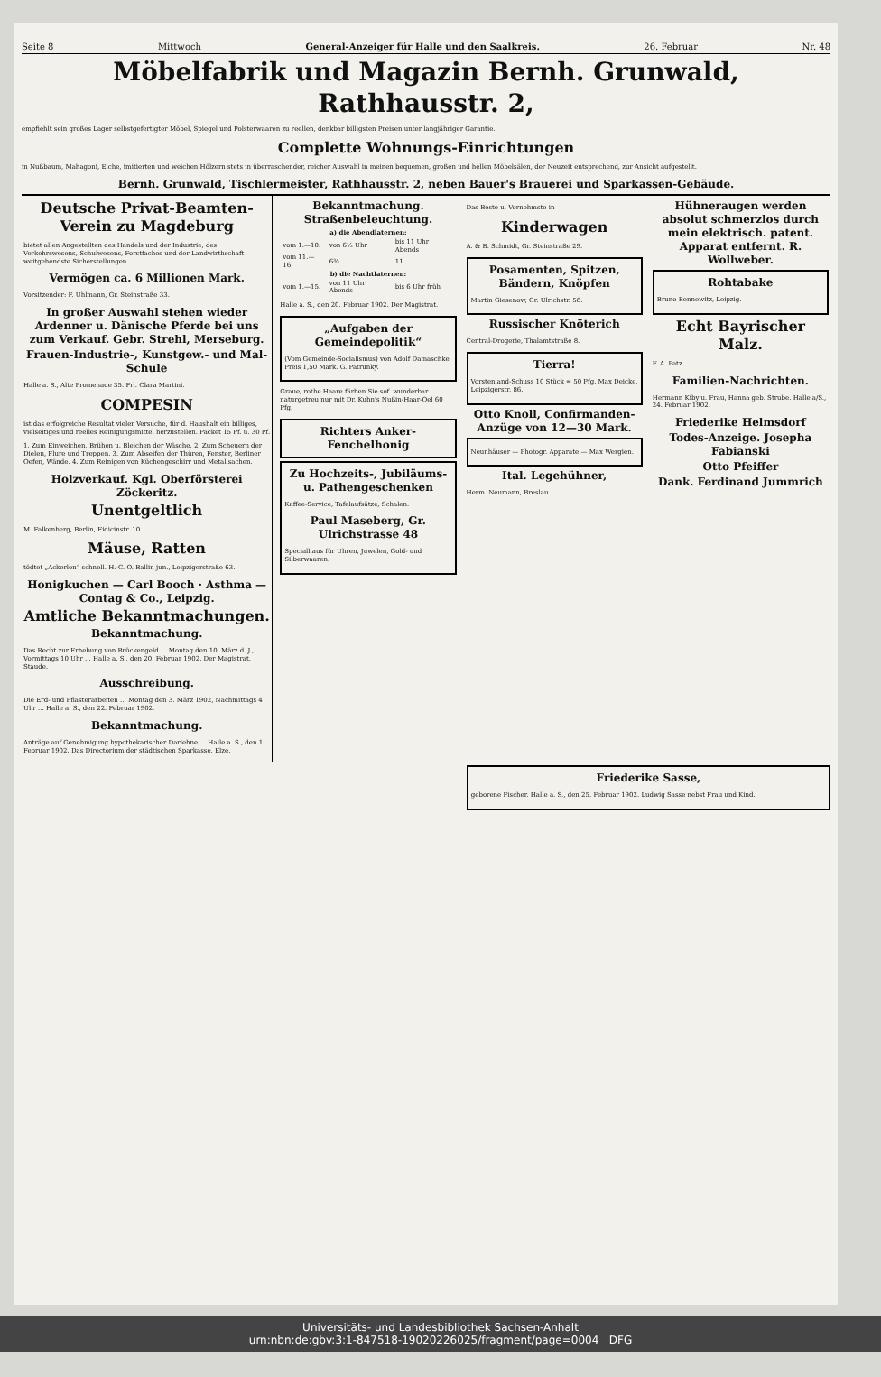Seite 8 Mittwoch General-Anzeiger für Halle und den Saalkreis. 26. Februar Nr. 48
Möbelfabrik und Magazin Bernh. Grunwald, Rathhausstr. 2,
empfiehlt sein großes Lager selbstgefertigter Möbel, Spiegel und Polsterwaaren zu reellen, denkbar billigsten Preisen unter langjähriger Garantie.
Complette Wohnungs-Einrichtungen
in Nußbaum, Mahagoni, Eiche, imitierten und weichen Hölzern stets in überraschender, reicher Auswahl in meinen bequemen, großen und hellen Möbelsälen, der Neuzeit entsprechend, zur Ansicht aufgestellt.
Bernh. Grunwald, Tischlermeister, Rathhausstr. 2, neben Bauer's Brauerei und Sparkassen-Gebäude.
Deutsche Privat-Beamten-Verein zu Magdeburg
bietet allen Angestellten des Handels und der Industrie, des Verkehrswesens, Schulwesens, Forstfaches und der Landwirthschaft weitgehendste Sicherstellungen ...
Vermögen ca. 6 Millionen Mark.
Vorsitzender: F. Uhlmann, Gr. Steinstraße 33.
In großer Auswahl stehen wieder Ardenner u. Dänische Pferde bei uns zum Verkauf. Gebr. Strehl, Merseburg.
Frauen-Industrie-, Kunstgew.- und Mal-Schule
Halle a. S., Alte Promenade 35. Frl. Clara Martini.
COMPESIN
ist das erfolgreiche Resultat vieler Versuche, für d. Haushalt ein billiges, vielseitiges und reelles Reinigungsmittel herzustellen. Packet 15 Pf. u. 30 Pf.
1. Zum Einweichen, Brühen u. Bleichen der Wäsche. 2. Zum Scheuern der Dielen, Flure und Treppen. 3. Zum Abseifen der Thüren, Fenster, Berliner Oefen, Wände. 4. Zum Reinigen von Küchengeschirr und Metallsachen.
Holzverkauf. Kgl. Oberförsterei Zöckeritz.
Unentgeltlich
M. Falkenberg, Berlin, Fidicinstr. 10.
Mäuse, Ratten
tödtet „Ackerlon“ schnell. H.-C. O. Ballin jun., Leipzigerstraße 63.
Honigkuchen — Carl Booch · Asthma — Contag & Co., Leipzig.
Amtliche Bekanntmachungen.
Bekanntmachung.
Das Recht zur Erhebung von Brückengeld ... Montag den 10. März d. J., Vormittags 10 Uhr ... Halle a. S., den 20. Februar 1902. Der Magistrat. Staude.
Ausschreibung.
Die Erd- und Pflasterarbeiten ... Montag den 3. März 1902, Nachmittags 4 Uhr ... Halle a. S., den 22. Februar 1902.
Bekanntmachung.
Anträge auf Genehmigung hypothekarischer Darlehne ... Halle a. S., den 1. Februar 1902. Das Directorium der städtischen Sparkasse. Elze.
Bekanntmachung. Straßenbeleuchtung.
| a) die Abendlaternen: | | |
| --- | --- | --- |
| vom 1.—10. | von 6½ Uhr | bis 11 Uhr Abends |
| vom 11.—16. | 6¾ | 11 |
| b) die Nachtlaternen: | | |
| vom 1.—15. | von 11 Uhr Abends | bis 6 Uhr früh |
Halle a. S., den 20. Februar 1902. Der Magistrat.
„Aufgaben der Gemeindepolitik“
(Vom Gemeinde-Socialismus) von Adolf Damaschke. Preis 1,50 Mark. G. Patrunky.
Graue, rothe Haare färben Sie sof. wunderbar naturgetreu nur mit Dr. Kuhn's Nußin-Haar-Oel 60 Pfg.
Richters Anker-Fenchelhonig
Zu Hochzeits-, Jubiläums- u. Pathengeschenken
Kaffee-Service, Tafelaufsätze, Schalen.
Paul Maseberg, Gr. Ulrichstrasse 48
Specialhaus für Uhren, Juwelen, Gold- und Silberwaaren.
Das Beste u. Vornehmste in
Kinderwagen
A. & B. Schmidt, Gr. Steinstraße 29.
Posamenten, Spitzen, Bändern, Knöpfen
Martin Giesenow, Gr. Ulrichstr. 58.
Russischer Knöterich
Central-Drogerie, Thalamtstraße 8.
Tierra!
Vorstenland-Schuss 10 Stück = 50 Pfg. Max Deicke, Leipzigerstr. 86.
Otto Knoll, Confirmanden-Anzüge von 12—30 Mark.
Neunhäuser — Photogr. Apparate — Max Wergien.
Ital. Legehühner,
Herm. Neumann, Breslau.
Hühneraugen werden absolut schmerzlos durch mein elektrisch. patent. Apparat entfernt. R. Wollweber.
Rohtabake
Bruno Bennewitz, Leipzig.
Echt Bayrischer Malz.
F. A. Patz.
Familien-Nachrichten.
Hermann Kiby u. Frau, Hanna geb. Strube. Halle a/S., 24. Februar 1902.
Friederike Helmsdorf
Todes-Anzeige. Josepha Fabianski
Otto Pfeiffer
Dank. Ferdinand Jummrich
Friederike Sasse,
geborene Fischer. Halle a. S., den 25. Februar 1902. Ludwig Sasse nebst Frau und Kind.
Universitäts- und Landesbibliothek Sachsen-Anhalt
urn:nbn:de:gbv:3:1-847518-19020226025/fragment/page=0004 DFG